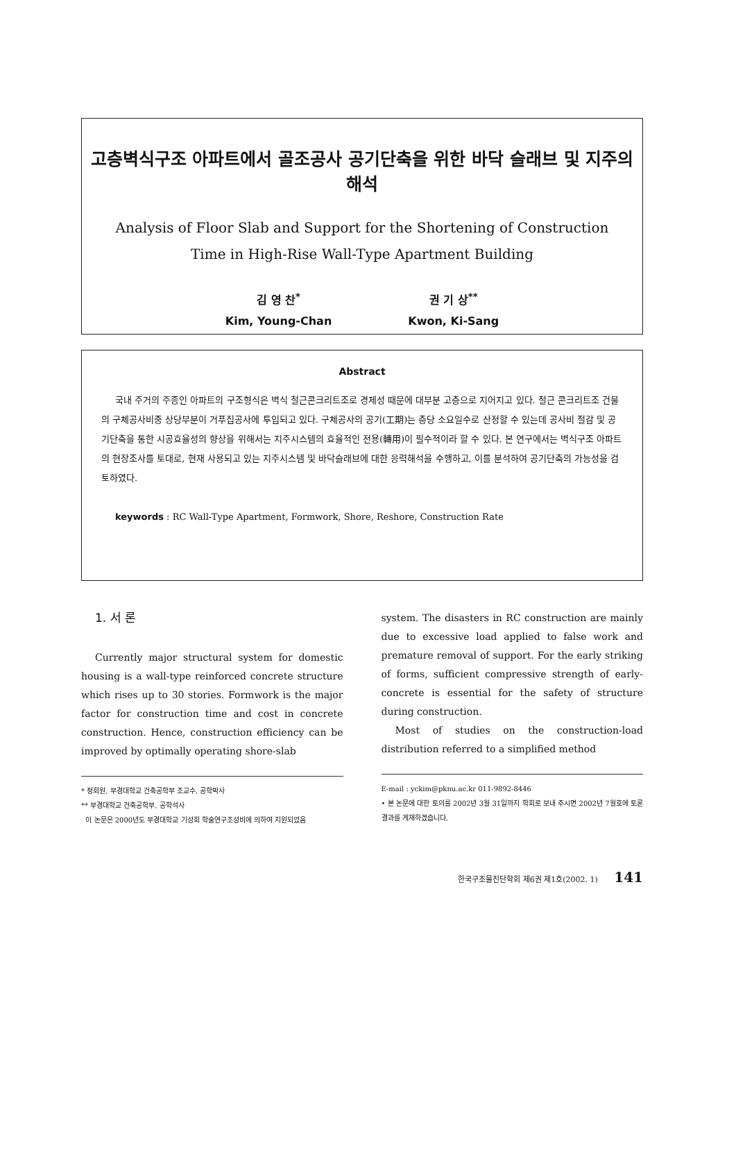고층벽식구조 아파트에서 골조공사 공기단축을 위한 바닥 슬래브 및 지주의 해석
Analysis of Floor Slab and Support for the Shortening of Construction
Time in High-Rise Wall-Type Apartment Building
김 영 찬<sup>*</sup>
Kim, Young-Chan
권 기 상<sup>**</sup>
Kwon, Ki-Sang
Abstract
국내 주거의 주종인 아파트의 구조형식은 벽식 철근콘크리트조로 경제성 때문에 대부분 고층으로 지어지고 있다. 철근 콘크리트조 건물의 구체공사비중 상당부분이 거푸집공사에 투입되고 있다. 구체공사의 공기(工期)는 층당 소요일수로 산정할 수 있는데 공사비 절감 및 공기단축을 통한 시공효율성의 향상을 위해서는 지주시스템의 효율적인 전용(轉用)이 필수적이라 할 수 있다. 본 연구에서는 벽식구조 아파트의 현장조사를 토대로, 현재 사용되고 있는 지주시스템 및 바닥슬래브에 대한 응력해석을 수행하고, 이를 분석하여 공기단축의 가능성을 검토하였다.
keywords : RC Wall-Type Apartment, Formwork, Shore, Reshore, Construction Rate
1. 서 론
Currently major structural system for domestic housing is a wall-type reinforced concrete structure which rises up to 30 stories. Formwork is the major factor for construction time and cost in concrete construction. Hence, construction efficiency can be improved by optimally operating shore-slab
* 정회원, 부경대학교 건축공학부 조교수, 공학박사
** 부경대학교 건축공학부, 공학석사
이 논문은 2000년도 부경대학교 기성회 학술연구조성비에 의하여 지원되었음
system. The disasters in RC construction are mainly due to excessive load applied to false work and premature removal of support. For the early striking of forms, sufficient compressive strength of early-concrete is essential for the safety of structure during construction.
Most of studies on the construction-load distribution referred to a simplified method
E-mail : yckim@pknu.ac.kr 011-9892-8446
• 본 논문에 대한 토의를 2002년 3월 31일까지 학회로 보내 주시면 2002년 7월호에 토론결과를 게재하겠습니다.
한국구조물진단학회 제6권 제1호(2002. 1) 141